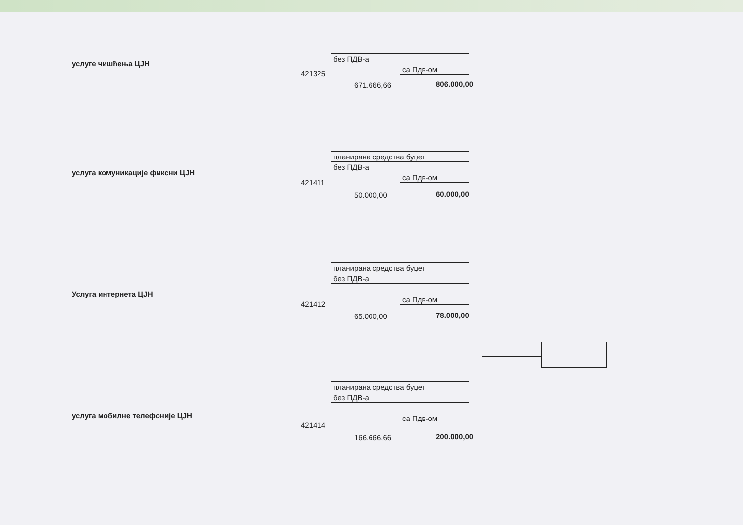услуге чишћења ЦЈН
| без ПДВ-а | |
| | са Пдв-ом |
421325
671.666,66 806.000,00
услуга комуникације фиксни ЦЈН
| планирана средства буџет | |
| без ПДВ-а | |
| | са Пдв-ом |
421411
50.000,00 60.000,00
Услуга интернета ЦЈН
| планирана средства буџет | |
| без ПДВ-а | |
| | са Пдв-ом |
421412
65.000,00 78.000,00
услуга мобилне телефоније ЦЈН
| планирана средства буџет | |
| без ПДВ-а | |
| | са Пдв-ом |
421414
166.666,66 200.000,00